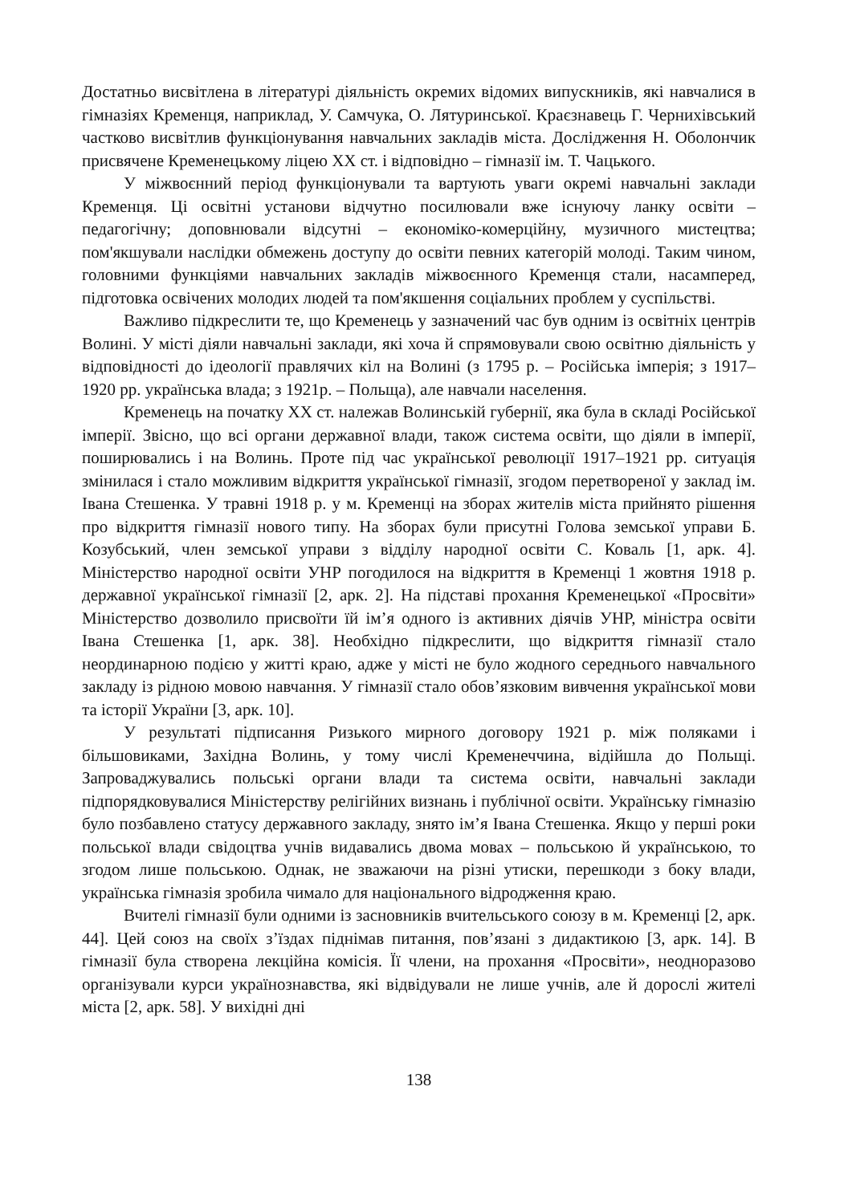Достатньо висвітлена в літературі діяльність окремих відомих випускників, які навчалися в гімназіях Кременця, наприклад, У. Самчука, О. Лятуринської. Краєзнавець Г. Чернихівський частково висвітлив функціонування навчальних закладів міста. Дослідження Н. Оболончик присвячене Кременецькому ліцею ХХ ст. і відповідно – гімназії ім. Т. Чацького.
У міжвоєнний період функціонували та вартують уваги окремі навчальні заклади Кременця. Ці освітні установи відчутно посилювали вже існуючу ланку освіти – педагогічну; доповнювали відсутні – економіко-комерційну, музичного мистецтва; пом'якшували наслідки обмежень доступу до освіти певних категорій молоді. Таким чином, головними функціями навчальних закладів міжвоєнного Кременця стали, насамперед, підготовка освічених молодих людей та пом'якшення соціальних проблем у суспільстві.
Важливо підкреслити те, що Кременець у зазначений час був одним із освітніх центрів Волині. У місті діяли навчальні заклади, які хоча й спрямовували свою освітню діяльність у відповідності до ідеології правлячих кіл на Волині (з 1795 р. – Російська імперія; з 1917–1920 рр. українська влада; з 1921р. – Польща), але навчали населення.
Кременець на початку ХХ ст. належав Волинській губернії, яка була в складі Російської імперії. Звісно, що всі органи державної влади, також система освіти, що діяли в імперії, поширювались і на Волинь. Проте під час української революції 1917–1921 рр. ситуація змінилася і стало можливим відкриття української гімназії, згодом перетвореної у заклад ім. Івана Стешенка. У травні 1918 р. у м. Кременці на зборах жителів міста прийнято рішення про відкриття гімназії нового типу. На зборах були присутні Голова земської управи Б. Козубський, член земської управи з відділу народної освіти С. Коваль [1, арк. 4]. Міністерство народної освіти УНР погодилося на відкриття в Кременці 1 жовтня 1918 р. державної української гімназії [2, арк. 2]. На підставі прохання Кременецької «Просвіти» Міністерство дозволило присвоїти їй ім’я одного із активних діячів УНР, міністра освіти Івана Стешенка [1, арк. 38]. Необхідно підкреслити, що відкриття гімназії стало неординарною подією у житті краю, адже у місті не було жодного середнього навчального закладу із рідною мовою навчання. У гімназії стало обов’язковим вивчення української мови та історії України [3, арк. 10].
У результаті підписання Ризького мирного договору 1921 р. між поляками і більшовиками, Західна Волинь, у тому числі Кременеччина, відійшла до Польщі. Запроваджувались польські органи влади та система освіти, навчальні заклади підпорядковувалися Міністерству релігійних визнань і публічної освіти. Українську гімназію було позбавлено статусу державного закладу, знято ім’я Івана Стешенка. Якщо у перші роки польської влади свідоцтва учнів видавались двома мовах – польською й українською, то згодом лише польською. Однак, не зважаючи на різні утиски, перешкоди з боку влади, українська гімназія зробила чимало для національного відродження краю.
Вчителі гімназії були одними із засновників вчительського союзу в м. Кременці [2, арк. 44]. Цей союз на своїх з’їздах піднімав питання, пов’язані з дидактикою [3, арк. 14]. В гімназії була створена лекційна комісія. Її члени, на прохання «Просвіти», неодноразово організували курси українознавства, які відвідували не лише учнів, але й дорослі жителі міста [2, арк. 58]. У вихідні дні
138